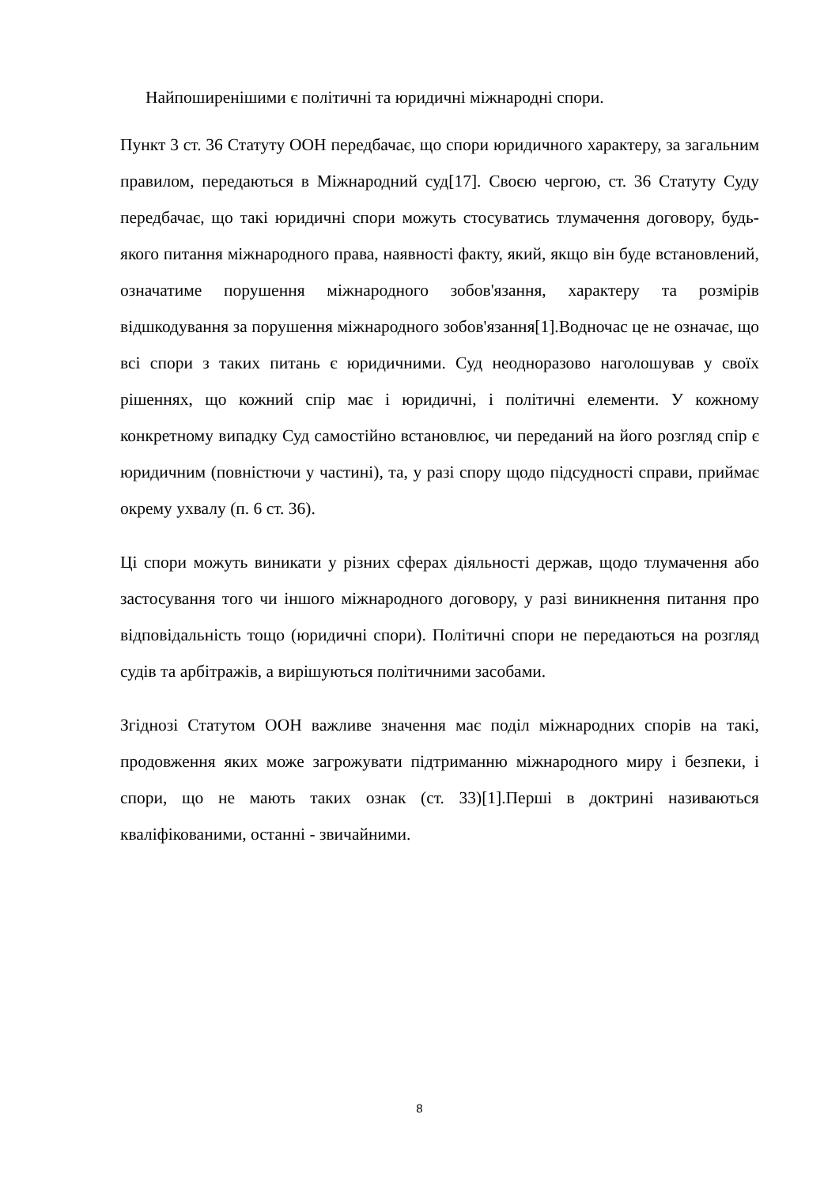Найпоширенішими є політичні та юридичні міжнародні спори.
Пункт 3 ст. 36 Статуту ООН передбачає, що спори юридичного характеру, за загальним правилом, передаються в Міжнародний суд[17]. Своєю чергою, ст. 36 Статуту Суду передбачає, що такі юридичні спори можуть стосуватись тлумачення договору, будь-якого питання міжнародного права, наявності факту, який, якщо він буде встановлений, означатиме порушення міжнародного зобов'язання, характеру та розмірів відшкодування за порушення міжнародного зобов'язання[1].Водночас це не означає, що всі спори з таких питань є юридичними. Суд неодноразово наголошував у своїх рішеннях, що кожний спір має і юридичні, і політичні елементи. У кожному конкретному випадку Суд самостійно встановлює, чи переданий на його розгляд спір є юридичним (повністючи у частині), та, у разі спору щодо підсудності справи, приймає окрему ухвалу (п. 6 ст. 36).
Ці спори можуть виникати у різних сферах діяльності держав, щодо тлумачення або застосування того чи іншого міжнародного договору, у разі виникнення питання про відповідальність тощо (юридичні спори). Політичні спори не передаються на розгляд судів та арбітражів, а вирішуються політичними засобами.
Згіднозі Статутом ООН важливе значення має поділ міжнародних спорів на такі, продовження яких може загрожувати підтриманню міжнародного миру і безпеки, і спори, що не мають таких ознак (ст. 33)[1].Перші в доктрині називаються кваліфікованими, останні - звичайними.
8